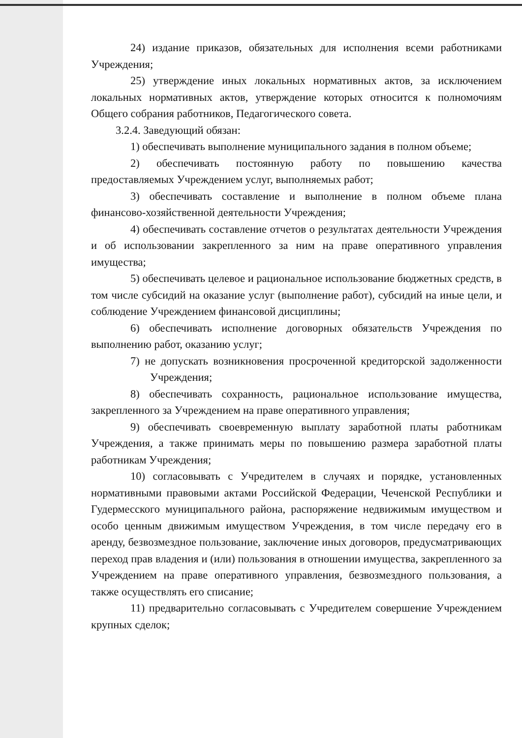24) издание приказов, обязательных для исполнения всеми работниками Учреждения;
25) утверждение иных локальных нормативных актов, за исключением локальных нормативных актов, утверждение которых относится к полномочиям Общего собрания работников, Педагогического совета.
3.2.4. Заведующий обязан:
1) обеспечивать выполнение муниципального задания в полном объеме;
2) обеспечивать постоянную работу по повышению качества предоставляемых Учреждением услуг, выполняемых работ;
3) обеспечивать составление и выполнение в полном объеме плана финансово-хозяйственной деятельности Учреждения;
4) обеспечивать составление отчетов о результатах деятельности Учреждения и об использовании закрепленного за ним на праве оперативного управления имущества;
5) обеспечивать целевое и рациональное использование бюджетных средств, в том числе субсидий на оказание услуг (выполнение работ), субсидий на иные цели, и соблюдение Учреждением финансовой дисциплины;
6) обеспечивать исполнение договорных обязательств Учреждения по выполнению работ, оказанию услуг;
7) не допускать возникновения просроченной кредиторской задолженности Учреждения;
8) обеспечивать сохранность, рациональное использование имущества, закрепленного за Учреждением на праве оперативного управления;
9) обеспечивать своевременную выплату заработной платы работникам Учреждения, а также принимать меры по повышению размера заработной платы работникам Учреждения;
10) согласовывать с Учредителем в случаях и порядке, установленных нормативными правовыми актами Российской Федерации, Чеченской Республики и Гудермесского муниципального района, распоряжение недвижимым имуществом и особо ценным движимым имуществом Учреждения, в том числе передачу его в аренду, безвозмездное пользование, заключение иных договоров, предусматривающих переход прав владения и (или) пользования в отношении имущества, закрепленного за Учреждением на праве оперативного управления, безвозмездного пользования, а также осуществлять его списание;
11) предварительно согласовывать с Учредителем совершение Учреждением крупных сделок;